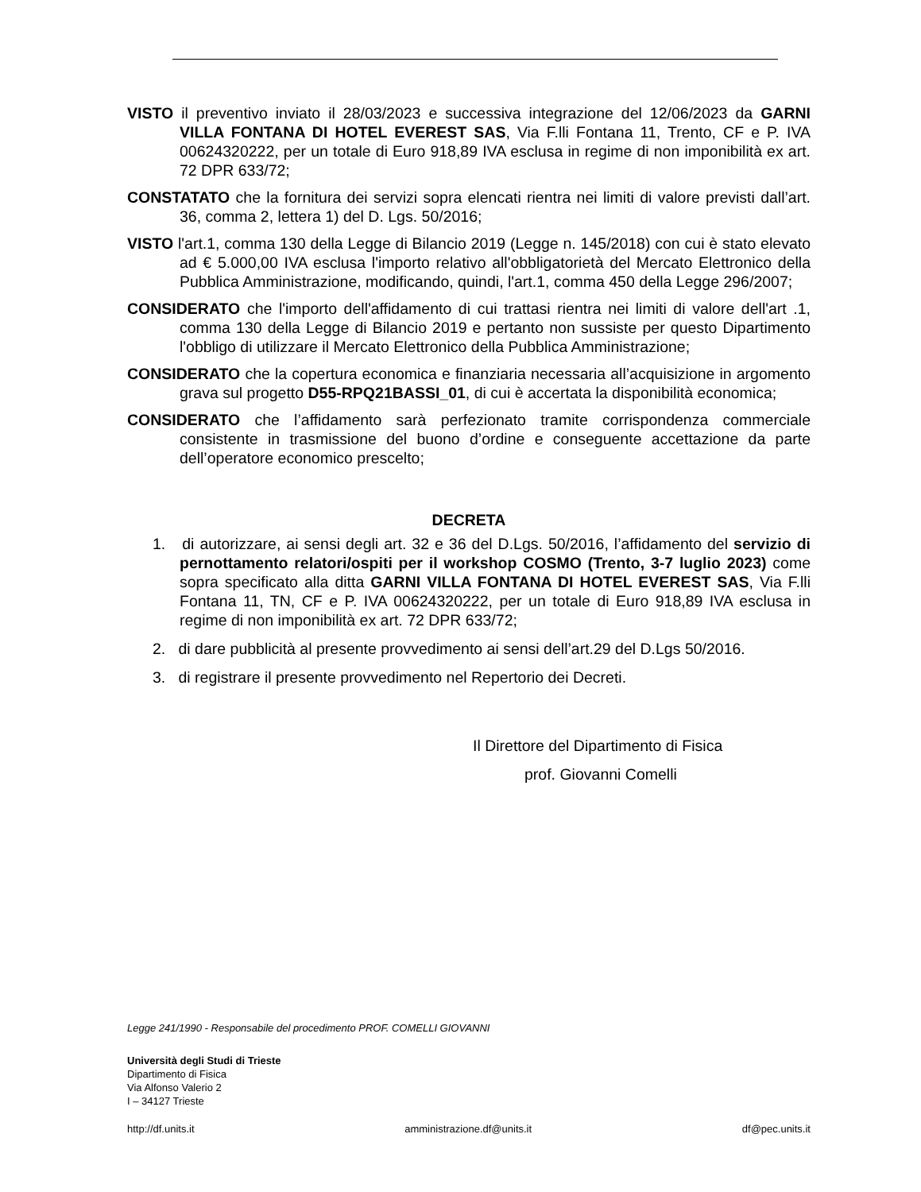VISTO il preventivo inviato il 28/03/2023 e successiva integrazione del 12/06/2023 da GARNI VILLA FONTANA DI HOTEL EVEREST SAS, Via F.lli Fontana 11, Trento, CF e P. IVA 00624320222, per un totale di Euro 918,89 IVA esclusa in regime di non imponibilità ex art. 72 DPR 633/72;
CONSTATATO che la fornitura dei servizi sopra elencati rientra nei limiti di valore previsti dall’art. 36, comma 2, lettera 1) del D. Lgs. 50/2016;
VISTO l'art.1, comma 130 della Legge di Bilancio 2019 (Legge n. 145/2018) con cui è stato elevato ad € 5.000,00 IVA esclusa l'importo relativo all'obbligatorietà del Mercato Elettronico della Pubblica Amministrazione, modificando, quindi, l'art.1, comma 450 della Legge 296/2007;
CONSIDERATO che l'importo dell'affidamento di cui trattasi rientra nei limiti di valore dell'art .1, comma 130 della Legge di Bilancio 2019 e pertanto non sussiste per questo Dipartimento l'obbligo di utilizzare il Mercato Elettronico della Pubblica Amministrazione;
CONSIDERATO che la copertura economica e finanziaria necessaria all’acquisizione in argomento grava sul progetto D55-RPQ21BASSI_01, di cui è accertata la disponibilità economica;
CONSIDERATO che l’affidamento sarà perfezionato tramite corrispondenza commerciale consistente in trasmissione del buono d’ordine e conseguente accettazione da parte dell’operatore economico prescelto;
DECRETA
1. di autorizzare, ai sensi degli art. 32 e 36 del D.Lgs. 50/2016, l’affidamento del servizio di pernottamento relatori/ospiti per il workshop COSMO (Trento, 3-7 luglio 2023) come sopra specificato alla ditta GARNI VILLA FONTANA DI HOTEL EVEREST SAS, Via F.lli Fontana 11, TN, CF e P. IVA 00624320222, per un totale di Euro 918,89 IVA esclusa in regime di non imponibilità ex art. 72 DPR 633/72;
2. di dare pubblicità al presente provvedimento ai sensi dell’art.29 del D.Lgs 50/2016.
3. di registrare il presente provvedimento nel Repertorio dei Decreti.
Il Direttore del Dipartimento di Fisica
prof. Giovanni Comelli
Legge 241/1990 - Responsabile del procedimento PROF. COMELLI GIOVANNI
Università degli Studi di Trieste
Dipartimento di Fisica
Via Alfonso Valerio 2
I – 34127 Trieste
http://df.units.it amministrazione.df@units.it df@pec.units.it